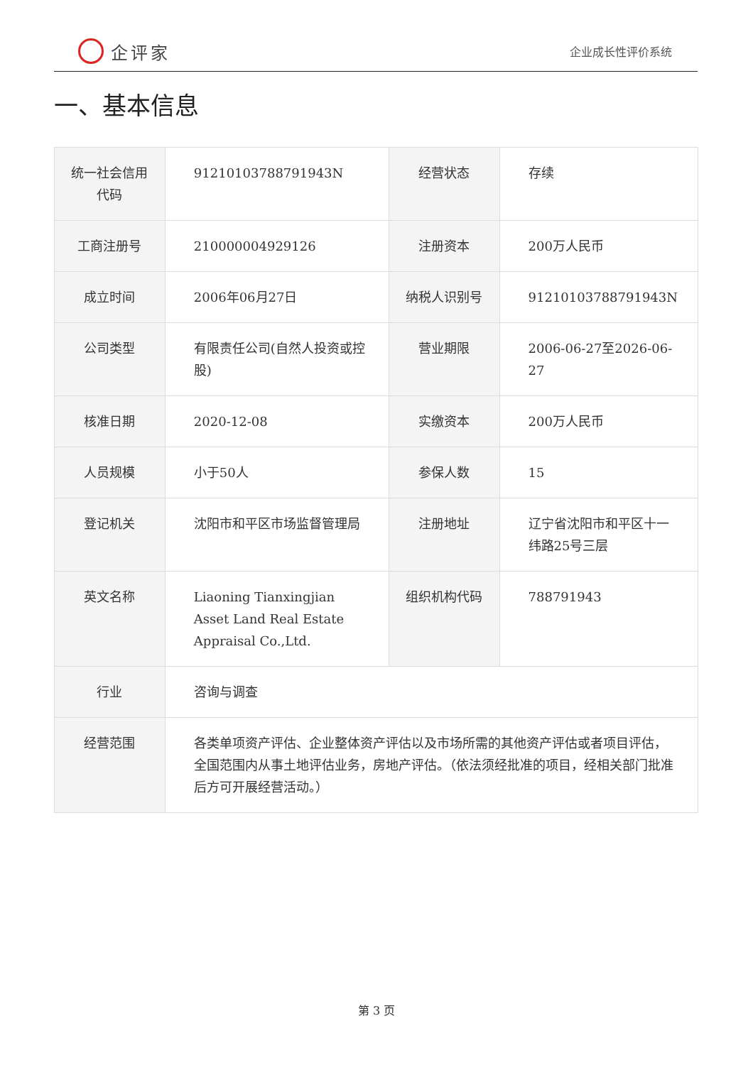企评家
企业成长性评价系统
一、基本信息
| 统一社会信用代码 | 91210103788791943N | 经营状态 | 存续 |
| 工商注册号 | 210000004929126 | 注册资本 | 200万人民币 |
| 成立时间 | 2006年06月27日 | 纳税人识别号 | 91210103788791943N |
| 公司类型 | 有限责任公司(自然人投资或控股) | 营业期限 | 2006-06-27至2026-06-27 |
| 核准日期 | 2020-12-08 | 实缴资本 | 200万人民币 |
| 人员规模 | 小于50人 | 参保人数 | 15 |
| 登记机关 | 沈阳市和平区市场监督管理局 | 注册地址 | 辽宁省沈阳市和平区十一纬路25号三层 |
| 英文名称 | Liaoning Tianxingjian Asset Land Real Estate Appraisal Co.,Ltd. | 组织机构代码 | 788791943 |
| 行业 | 咨询与调查 | | |
| 经营范围 | 各类单项资产评估、企业整体资产评估以及市场所需的其他资产评估或者项目评估，全国范围内从事土地评估业务，房地产评估。（依法须经批准的项目，经相关部门批准后方可开展经营活动。） | | |
第 3 页